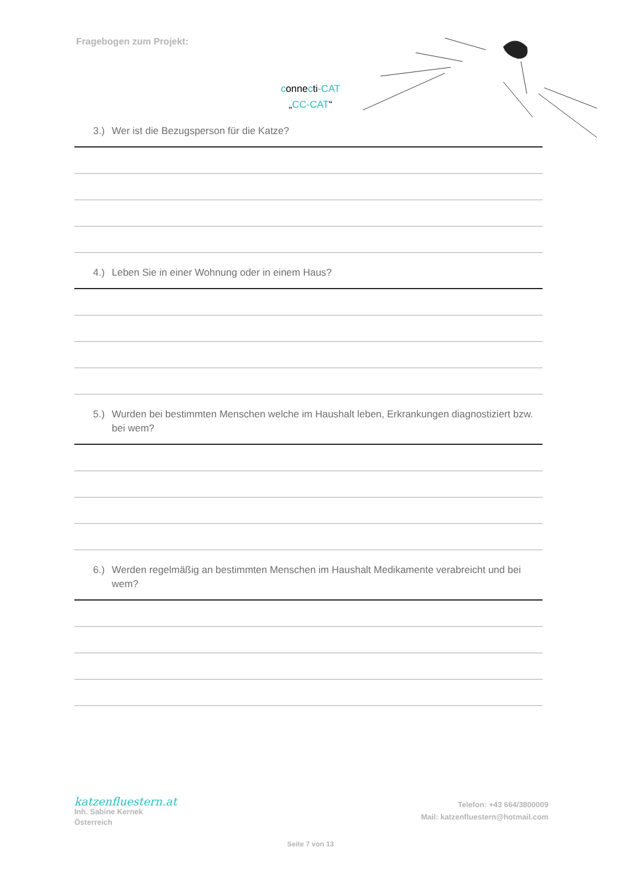Fragebogen zum Projekt:
connecti-CAT
„CC-CAT“
3.) Wer ist die Bezugsperson für die Katze?
4.) Leben Sie in einer Wohnung oder in einem Haus?
5.) Wurden bei bestimmten Menschen welche im Haushalt leben, Erkrankungen diagnostiziert bzw. bei wem?
6.) Werden regelmäßig an bestimmten Menschen im Haushalt Medikamente verabreicht und bei wem?
katzenfluestern.at
Inh. Sabine Kernek
Österreich
Telefon: +43 664/3800009
Mail: katzenfluestern@hotmail.com
Seite 7 von 13